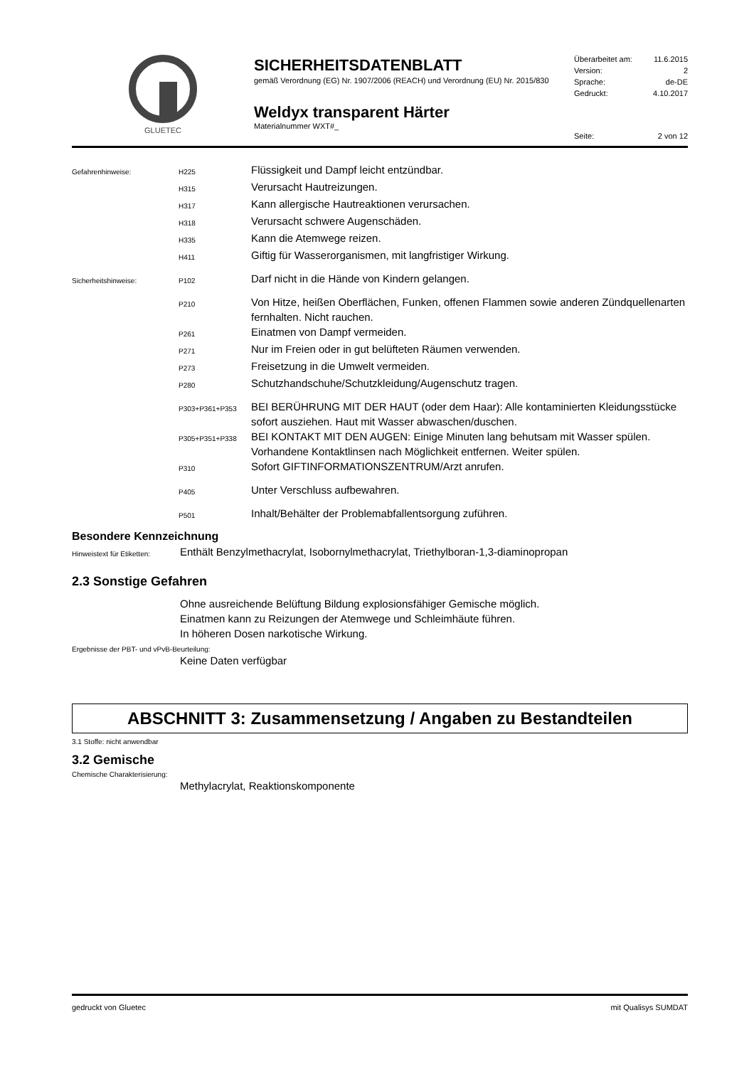GLUETEC
SICHERHEITSDATENBLATT
gemäß Verordnung (EG) Nr. 1907/2006 (REACH) und Verordnung (EU) Nr. 2015/830
Weldyx transparent Härter
Materialnummer WXT#_
Überarbeitet am: 11.6.2015
Version: 2
Sprache: de-DE
Gedruckt: 4.10.2017
Seite: 2 von 12
Gefahrenhinweise: H225
Flüssigkeit und Dampf leicht entzündbar.
H315
Verursacht Hautreizungen.
H317
Kann allergische Hautreaktionen verursachen.
H318
Verursacht schwere Augenschäden.
H335
Kann die Atemwege reizen.
H411
Giftig für Wasserorganismen, mit langfristiger Wirkung.
Sicherheitshinweise: P102
Darf nicht in die Hände von Kindern gelangen.
P210
Von Hitze, heißen Oberflächen, Funken, offenen Flammen sowie anderen Zündquellenarten fernhalten. Nicht rauchen.
P261
Einatmen von Dampf vermeiden.
P271
Nur im Freien oder in gut belüfteten Räumen verwenden.
P273
Freisetzung in die Umwelt vermeiden.
P280
Schutzhandschuhe/Schutzkleidung/Augenschutz tragen.
P303+P361+P353
BEI BERÜHRUNG MIT DER HAUT (oder dem Haar): Alle kontaminierten Kleidungsstücke sofort ausziehen. Haut mit Wasser abwaschen/duschen.
P305+P351+P338
BEI KONTAKT MIT DEN AUGEN: Einige Minuten lang behutsam mit Wasser spülen. Vorhandene Kontaktlinsen nach Möglichkeit entfernen. Weiter spülen.
P310
Sofort GIFTINFORMATIONSZENTRUM/Arzt anrufen.
P405
Unter Verschluss aufbewahren.
P501
Inhalt/Behälter der Problemabfallentsorgung zuführen.
Besondere Kennzeichnung
Hinweistext für Etiketten:
Enthält Benzylmethacrylat, Isobornylmethacrylat, Triethylboran-1,3-diaminopropan
2.3 Sonstige Gefahren
Ohne ausreichende Belüftung Bildung explosionsfähiger Gemische möglich.
Einatmen kann zu Reizungen der Atemwege und Schleimhäute führen.
In höheren Dosen narkotische Wirkung.
Ergebnisse der PBT- und vPvB-Beurteilung:
Keine Daten verfügbar
ABSCHNITT 3: Zusammensetzung / Angaben zu Bestandteilen
3.1 Stoffe: nicht anwendbar
3.2 Gemische
Chemische Charakterisierung:
Methylacrylat, Reaktionskomponente
gedruckt von Gluetec mit Qualisys SUMDAT